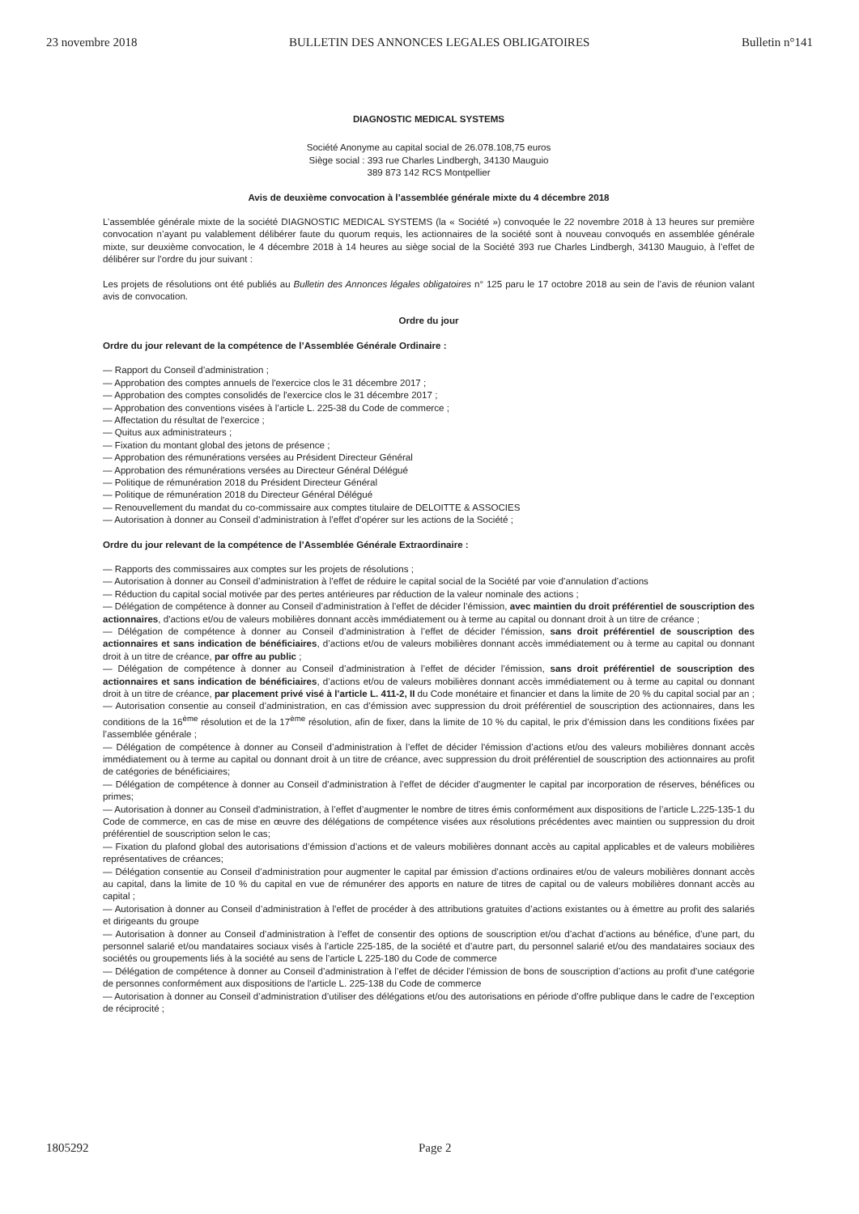23 novembre 2018 BULLETIN DES ANNONCES LEGALES OBLIGATOIRES Bulletin n°141
DIAGNOSTIC MEDICAL SYSTEMS
Société Anonyme au capital social de 26.078.108,75 euros
Siège social : 393 rue Charles Lindbergh, 34130 Mauguio
389 873 142 RCS Montpellier
Avis de deuxième convocation à l’assemblée générale mixte du 4 décembre 2018
L’assemblée générale mixte de la société DIAGNOSTIC MEDICAL SYSTEMS (la « Société ») convoquée le 22 novembre 2018 à 13 heures sur première convocation n’ayant pu valablement délibérer faute du quorum requis, les actionnaires de la société sont à nouveau convoqués en assemblée générale mixte, sur deuxième convocation, le 4 décembre 2018 à 14 heures au siège social de la Société 393 rue Charles Lindbergh, 34130 Mauguio, à l’effet de délibérer sur l’ordre du jour suivant :
Les projets de résolutions ont été publiés au Bulletin des Annonces légales obligatoires n° 125 paru le 17 octobre 2018 au sein de l’avis de réunion valant avis de convocation.
Ordre du jour
Ordre du jour relevant de la compétence de l’Assemblée Générale Ordinaire :
— Rapport du Conseil d’administration ;
— Approbation des comptes annuels de l'exercice clos le 31 décembre 2017 ;
— Approbation des comptes consolidés de l'exercice clos le 31 décembre 2017 ;
— Approbation des conventions visées à l’article L. 225-38 du Code de commerce ;
— Affectation du résultat de l'exercice ;
— Quitus aux administrateurs ;
— Fixation du montant global des jetons de présence ;
— Approbation des rémunérations versées au Président Directeur Général
— Approbation des rémunérations versées au Directeur Général Délégué
— Politique de rémunération 2018 du Président Directeur Général
— Politique de rémunération 2018 du Directeur Général Délégué
— Renouvellement du mandat du co-commissaire aux comptes titulaire de DELOITTE & ASSOCIES
— Autorisation à donner au Conseil d’administration à l’effet d’opérer sur les actions de la Société ;
Ordre du jour relevant de la compétence de l’Assemblée Générale Extraordinaire :
— Rapports des commissaires aux comptes sur les projets de résolutions ;
— Autorisation à donner au Conseil d’administration à l’effet de réduire le capital social de la Société par voie d’annulation d’actions
— Réduction du capital social motivée par des pertes antérieures par réduction de la valeur nominale des actions ;
— Délégation de compétence à donner au Conseil d’administration à l’effet de décider l’émission, avec maintien du droit préférentiel de souscription des actionnaires, d'actions et/ou de valeurs mobilières donnant accès immédiatement ou à terme au capital ou donnant droit à un titre de créance ;
— Délégation de compétence à donner au Conseil d’administration à l’effet de décider l’émission, sans droit préférentiel de souscription des actionnaires et sans indication de bénéficiaires, d’actions et/ou de valeurs mobilières donnant accès immédiatement ou à terme au capital ou donnant droit à un titre de créance, par offre au public ;
— Délégation de compétence à donner au Conseil d’administration à l’effet de décider l’émission, sans droit préférentiel de souscription des actionnaires et sans indication de bénéficiaires, d’actions et/ou de valeurs mobilières donnant accès immédiatement ou à terme au capital ou donnant droit à un titre de créance, par placement privé visé à l’article L. 411-2, II du Code monétaire et financier et dans la limite de 20 % du capital social par an ;
— Autorisation consentie au conseil d’administration, en cas d’émission avec suppression du droit préférentiel de souscription des actionnaires, dans les conditions de la 16<sup>ème</sup> résolution et de la 17<sup>ème</sup> résolution, afin de fixer, dans la limite de 10 % du capital, le prix d’émission dans les conditions fixées par l’assemblée générale ;
— Délégation de compétence à donner au Conseil d’administration à l’effet de décider l'émission d’actions et/ou des valeurs mobilières donnant accès immédiatement ou à terme au capital ou donnant droit à un titre de créance, avec suppression du droit préférentiel de souscription des actionnaires au profit de catégories de bénéficiaires;
— Délégation de compétence à donner au Conseil d’administration à l’effet de décider d’augmenter le capital par incorporation de réserves, bénéfices ou primes;
— Autorisation à donner au Conseil d'administration, à l’effet d’augmenter le nombre de titres émis conformément aux dispositions de l’article L.225-135-1 du Code de commerce, en cas de mise en œuvre des délégations de compétence visées aux résolutions précédentes avec maintien ou suppression du droit préférentiel de souscription selon le cas;
— Fixation du plafond global des autorisations d’émission d’actions et de valeurs mobilières donnant accès au capital applicables et de valeurs mobilières représentatives de créances;
— Délégation consentie au Conseil d’administration pour augmenter le capital par émission d’actions ordinaires et/ou de valeurs mobilières donnant accès au capital, dans la limite de 10 % du capital en vue de rémunérer des apports en nature de titres de capital ou de valeurs mobilières donnant accès au capital ;
— Autorisation à donner au Conseil d’administration à l’effet de procéder à des attributions gratuites d’actions existantes ou à émettre au profit des salariés et dirigeants du groupe
— Autorisation à donner au Conseil d’administration à l’effet de consentir des options de souscription et/ou d’achat d’actions au bénéfice, d’une part, du personnel salarié et/ou mandataires sociaux visés à l’article 225-185, de la société et d’autre part, du personnel salarié et/ou des mandataires sociaux des sociétés ou groupements liés à la société au sens de l’article L 225-180 du Code de commerce
— Délégation de compétence à donner au Conseil d’administration à l’effet de décider l'émission de bons de souscription d’actions au profit d’une catégorie de personnes conformément aux dispositions de l'article L. 225-138 du Code de commerce
— Autorisation à donner au Conseil d’administration d’utiliser des délégations et/ou des autorisations en période d’offre publique dans le cadre de l’exception de réciprocité ;
1805292 Page 2